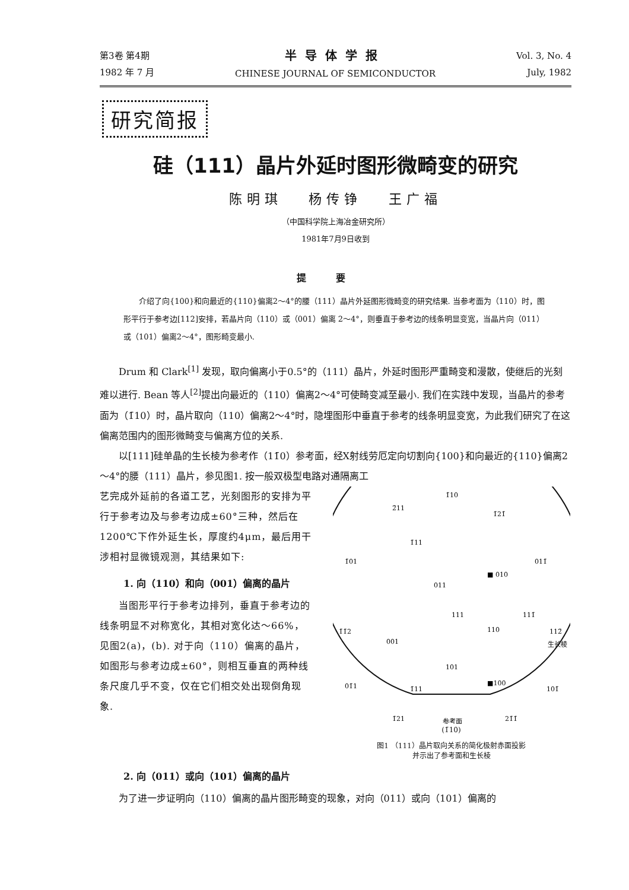第3卷 第4期
1982 年 7 月
半导体学报
CHINESE JOURNAL OF SEMICONDUCTOR
Vol. 3, No. 4
July, 1982
研究简报
硅（111）晶片外延时图形微畸变的研究
陈明琪 杨传铮 王广福
（中国科学院上海冶金研究所）
1981年7月9日收到
提要
介绍了向{100}和向最近的{110}偏离2～4°的腰（111）晶片外延图形微畸变的研究结果. 当参考面为（110）时，图形平行于参考边[112]安排，若晶片向（110）或（001）偏离 2～4°，则垂直于参考边的线条明显变宽，当晶片向（011）或（101）偏离2～4°，图形畸变最小.
Drum 和 Clark<sup>[1]</sup> 发现，取向偏离小于0.5°的（111）晶片，外延时图形严重畸变和漫散，使继后的光刻难以进行. Bean 等人<sup>[2]</sup>提出向最近的（110）偏离2～4°可使畸变减至最小. 我们在实践中发现，当晶片的参考面为（1̄10）时，晶片取向（110）偏离2～4°时，隐埋图形中垂直于参考的线条明显变宽，为此我们研究了在这偏离范围内的图形微畸变与偏离方位的关系.
以[111]硅单晶的生长棱为参考作（11̄0）参考面，经X射线劳厄定向切割向{100}和向最近的{110}偏离2～4°的腰（111）晶片，参见图1. 按一般双极型电路对通隔离工
艺完成外延前的各道工艺，光刻图形的安排为平行于参考边及与参考边成±60°三种，然后在1200℃下作外延生长，厚度约4μm，最后用干涉相衬显微镜观测，其结果如下:
1. 向（110）和向（001）偏离的晶片
当图形平行于参考边排列，垂直于参考边的线条明显不对称宽化，其相对宽化达～66%，见图2(a)，(b). 对于向（110）偏离的晶片，如图形与参考边成±60°，则相互垂直的两种线条尺度几乎不变，仅在它们相交处出现倒角现象.
1̄10
2̄11
1̄21̄
1̄11
1̄01
011̄
■ 010
011
111
110
111̄
1̄1̄2
001
112̄
生长棱
101
■100
01̄1
1̄11
101̄
1̄21
21̄1̄
参考面
(1̄10)
图1 （111）晶片取向关系的简化极射赤面投影
并示出了参考面和生长棱
2. 向（011）或向（101）偏离的晶片
为了进一步证明向（110）偏离的晶片图形畸变的现象，对向（011）或向（101）偏离的